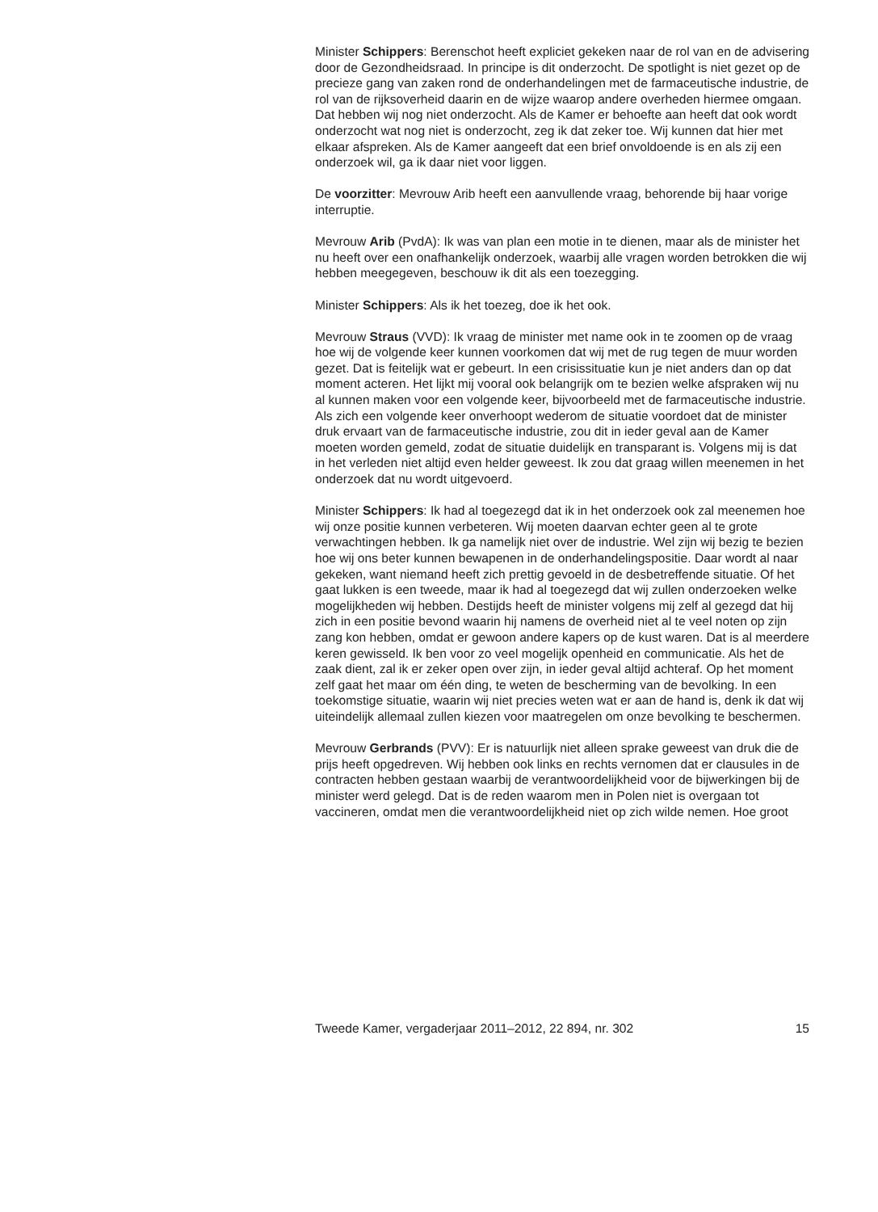Minister Schippers: Berenschot heeft expliciet gekeken naar de rol van en de advisering door de Gezondheidsraad. In principe is dit onderzocht. De spotlight is niet gezet op de precieze gang van zaken rond de onder­handelingen met de farmaceutische industrie, de rol van de rijksoverheid daarin en de wijze waarop andere overheden hiermee omgaan. Dat hebben wij nog niet onderzocht. Als de Kamer er behoefte aan heeft dat ook wordt onderzocht wat nog niet is onderzocht, zeg ik dat zeker toe. Wij kunnen dat hier met elkaar afspreken. Als de Kamer aangeeft dat een brief onvoldoende is en als zij een onderzoek wil, ga ik daar niet voor liggen.
De voorzitter: Mevrouw Arib heeft een aanvullende vraag, behorende bij haar vorige interruptie.
Mevrouw Arib (PvdA): Ik was van plan een motie in te dienen, maar als de minister het nu heeft over een onafhankelijk onderzoek, waarbij alle vragen worden betrokken die wij hebben meegegeven, beschouw ik dit als een toezegging.
Minister Schippers: Als ik het toezeg, doe ik het ook.
Mevrouw Straus (VVD): Ik vraag de minister met name ook in te zoomen op de vraag hoe wij de volgende keer kunnen voorkomen dat wij met de rug tegen de muur worden gezet. Dat is feitelijk wat er gebeurt. In een crisissituatie kun je niet anders dan op dat moment acteren. Het lijkt mij vooral ook belangrijk om te bezien welke afspraken wij nu al kunnen maken voor een volgende keer, bijvoorbeeld met de farmaceutische industrie.
Als zich een volgende keer onverhoopt wederom de situatie voordoet dat de minister druk ervaart van de farmaceutische industrie, zou dit in ieder geval aan de Kamer moeten worden gemeld, zodat de situatie duidelijk en transparant is. Volgens mij is dat in het verleden niet altijd even helder geweest. Ik zou dat graag willen meenemen in het onderzoek dat nu wordt uitgevoerd.
Minister Schippers: Ik had al toegezegd dat ik in het onderzoek ook zal meenemen hoe wij onze positie kunnen verbeteren. Wij moeten daarvan echter geen al te grote verwachtingen hebben. Ik ga namelijk niet over de industrie. Wel zijn wij bezig te bezien hoe wij ons beter kunnen bewapenen in de onderhandelingspositie. Daar wordt al naar gekeken, want niemand heeft zich prettig gevoeld in de desbetreffende situatie. Of het gaat lukken is een tweede, maar ik had al toegezegd dat wij zullen onderzoeken welke mogelijkheden wij hebben. Destijds heeft de minister volgens mij zelf al gezegd dat hij zich in een positie bevond waarin hij namens de overheid niet al te veel noten op zijn zang kon hebben, omdat er gewoon andere kapers op de kust waren. Dat is al meerdere keren gewisseld. Ik ben voor zo veel mogelijk openheid en communicatie. Als het de zaak dient, zal ik er zeker open over zijn, in ieder geval altijd achteraf. Op het moment zelf gaat het maar om één ding, te weten de bescherming van de bevolking. In een toekomstige situatie, waarin wij niet precies weten wat er aan de hand is, denk ik dat wij uiteindelijk allemaal zullen kiezen voor maatregelen om onze bevolking te beschermen.
Mevrouw Gerbrands (PVV): Er is natuurlijk niet alleen sprake geweest van druk die de prijs heeft opgedreven. Wij hebben ook links en rechts vernomen dat er clausules in de contracten hebben gestaan waarbij de verantwoordelijkheid voor de bijwerkingen bij de minister werd gelegd. Dat is de reden waarom men in Polen niet is overgaan tot vaccineren, omdat men die verantwoordelijkheid niet op zich wilde nemen. Hoe groot
Tweede Kamer, vergaderjaar 2011–2012, 22 894, nr. 302 15